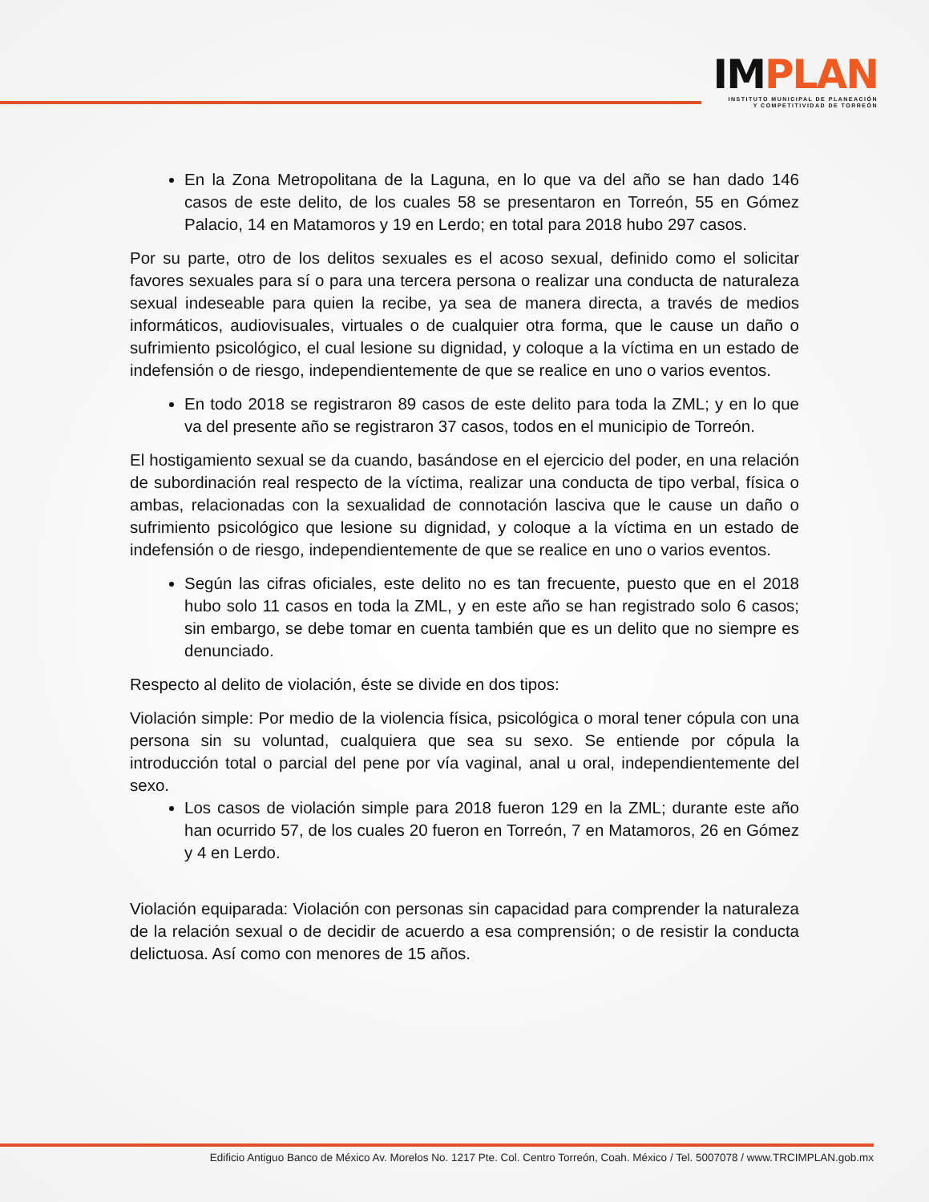IMPLAN
INSTITUTO MUNICIPAL DE PLANEACIÓN
Y COMPETITIVIDAD DE TORREÓN
En la Zona Metropolitana de la Laguna, en lo que va del año se han dado 146 casos de este delito, de los cuales 58 se presentaron en Torreón, 55 en Gómez Palacio, 14 en Matamoros y 19 en Lerdo; en total para 2018 hubo 297 casos.
Por su parte, otro de los delitos sexuales es el acoso sexual, definido como el solicitar favores sexuales para sí o para una tercera persona o realizar una conducta de naturaleza sexual indeseable para quien la recibe, ya sea de manera directa, a través de medios informáticos, audiovisuales, virtuales o de cualquier otra forma, que le cause un daño o sufrimiento psicológico, el cual lesione su dignidad, y coloque a la víctima en un estado de indefensión o de riesgo, independientemente de que se realice en uno o varios eventos.
En todo 2018 se registraron 89 casos de este delito para toda la ZML; y en lo que va del presente año se registraron 37 casos, todos en el municipio de Torreón.
El hostigamiento sexual se da cuando, basándose en el ejercicio del poder, en una relación de subordinación real respecto de la víctima, realizar una conducta de tipo verbal, física o ambas, relacionadas con la sexualidad de connotación lasciva que le cause un daño o sufrimiento psicológico que lesione su dignidad, y coloque a la víctima en un estado de indefensión o de riesgo, independientemente de que se realice en uno o varios eventos.
Según las cifras oficiales, este delito no es tan frecuente, puesto que en el 2018 hubo solo 11 casos en toda la ZML, y en este año se han registrado solo 6 casos; sin embargo, se debe tomar en cuenta también que es un delito que no siempre es denunciado.
Respecto al delito de violación, éste se divide en dos tipos:
Violación simple: Por medio de la violencia física, psicológica o moral tener cópula con una persona sin su voluntad, cualquiera que sea su sexo. Se entiende por cópula la introducción total o parcial del pene por vía vaginal, anal u oral, independientemente del sexo.
Los casos de violación simple para 2018 fueron 129 en la ZML; durante este año han ocurrido 57, de los cuales 20 fueron en Torreón, 7 en Matamoros, 26 en Gómez y 4 en Lerdo.
Violación equiparada: Violación con personas sin capacidad para comprender la naturaleza de la relación sexual o de decidir de acuerdo a esa comprensión; o de resistir la conducta delictuosa. Así como con menores de 15 años.
Edificio Antiguo Banco de México Av. Morelos No. 1217 Pte. Col. Centro Torreón, Coah. México / Tel. 5007078 / www.TRCIMPLAN.gob.mx